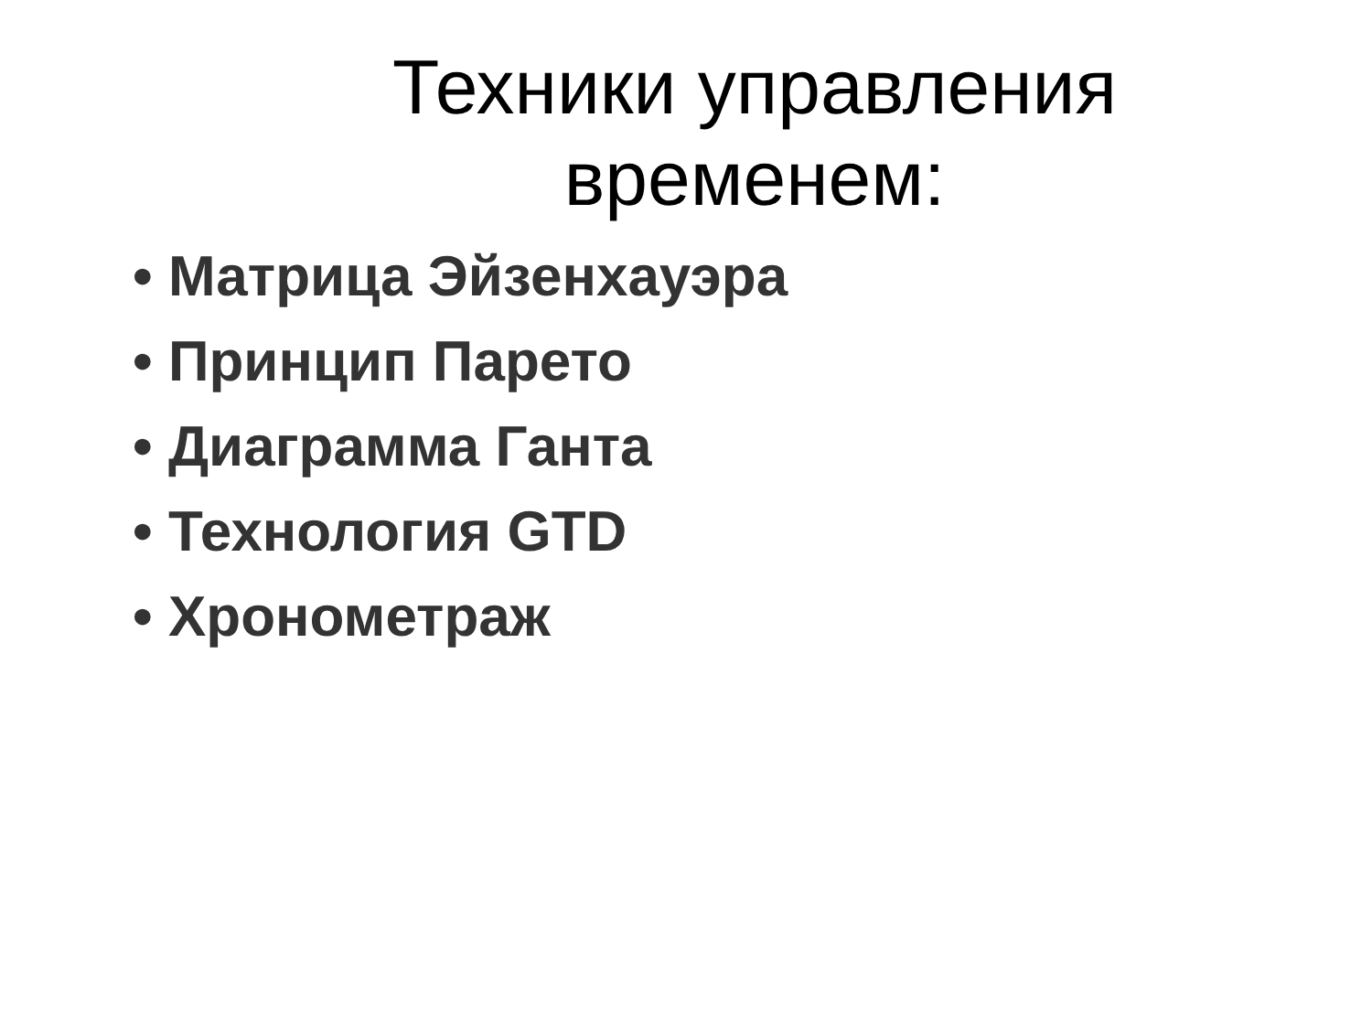Техники управления
временем:
• Матрица Эйзенхауэра
• Принцип Парето
• Диаграмма Ганта
• Технология GTD
• Хронометраж